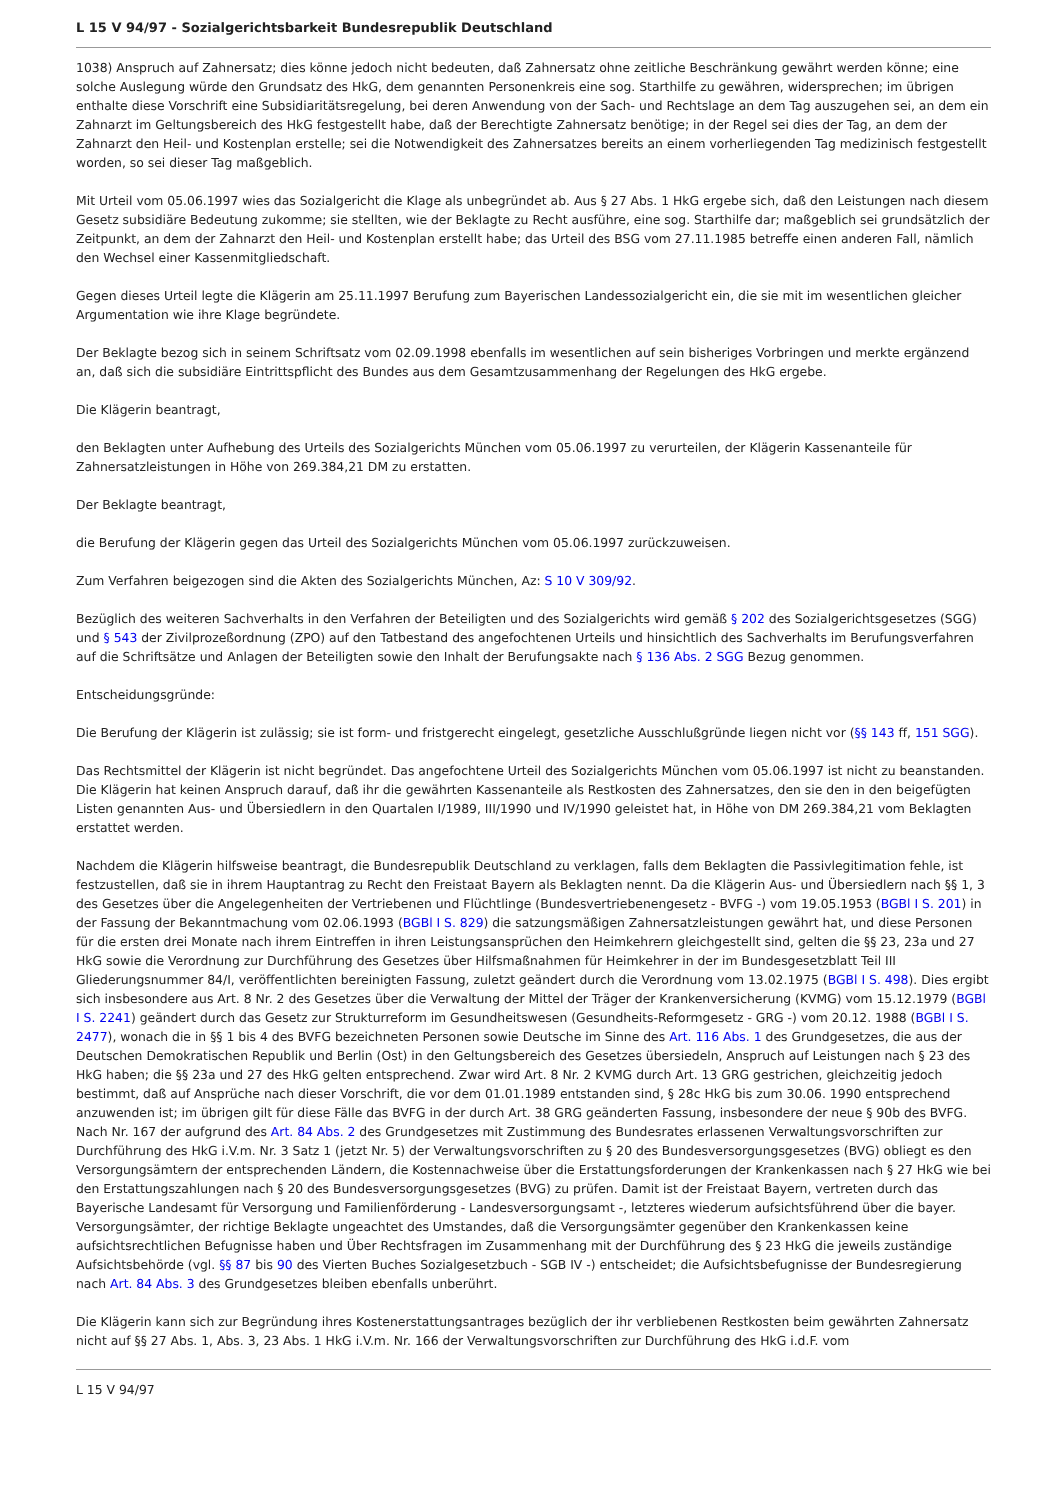L 15 V 94/97 - Sozialgerichtsbarkeit Bundesrepublik Deutschland
1038) Anspruch auf Zahnersatz; dies könne jedoch nicht bedeuten, daß Zahnersatz ohne zeitliche Beschränkung gewährt werden könne; eine solche Auslegung würde den Grundsatz des HkG, dem genannten Personenkreis eine sog. Starthilfe zu gewähren, widersprechen; im übrigen enthalte diese Vorschrift eine Subsidiaritätsregelung, bei deren Anwendung von der Sach- und Rechtslage an dem Tag auszugehen sei, an dem ein Zahnarzt im Geltungsbereich des HkG festgestellt habe, daß der Berechtigte Zahnersatz benötige; in der Regel sei dies der Tag, an dem der Zahnarzt den Heil- und Kostenplan erstelle; sei die Notwendigkeit des Zahnersatzes bereits an einem vorherliegenden Tag medizinisch festgestellt worden, so sei dieser Tag maßgeblich.
Mit Urteil vom 05.06.1997 wies das Sozialgericht die Klage als unbegründet ab. Aus § 27 Abs. 1 HkG ergebe sich, daß den Leistungen nach diesem Gesetz subsidiäre Bedeutung zukomme; sie stellten, wie der Beklagte zu Recht ausführe, eine sog. Starthilfe dar; maßgeblich sei grundsätzlich der Zeitpunkt, an dem der Zahnarzt den Heil- und Kostenplan erstellt habe; das Urteil des BSG vom 27.11.1985 betreffe einen anderen Fall, nämlich den Wechsel einer Kassenmitgliedschaft.
Gegen dieses Urteil legte die Klägerin am 25.11.1997 Berufung zum Bayerischen Landessozialgericht ein, die sie mit im wesentlichen gleicher Argumentation wie ihre Klage begründete.
Der Beklagte bezog sich in seinem Schriftsatz vom 02.09.1998 ebenfalls im wesentlichen auf sein bisheriges Vorbringen und merkte ergänzend an, daß sich die subsidiäre Eintrittspflicht des Bundes aus dem Gesamtzusammenhang der Regelungen des HkG ergebe.
Die Klägerin beantragt,
den Beklagten unter Aufhebung des Urteils des Sozialgerichts München vom 05.06.1997 zu verurteilen, der Klägerin Kassenanteile für Zahnersatzleistungen in Höhe von 269.384,21 DM zu erstatten.
Der Beklagte beantragt,
die Berufung der Klägerin gegen das Urteil des Sozialgerichts München vom 05.06.1997 zurückzuweisen.
Zum Verfahren beigezogen sind die Akten des Sozialgerichts München, Az: S 10 V 309/92.
Bezüglich des weiteren Sachverhalts in den Verfahren der Beteiligten und des Sozialgerichts wird gemäß § 202 des Sozialgerichtsgesetzes (SGG) und § 543 der Zivilprozeßordnung (ZPO) auf den Tatbestand des angefochtenen Urteils und hinsichtlich des Sachverhalts im Berufungsverfahren auf die Schriftsätze und Anlagen der Beteiligten sowie den Inhalt der Berufungsakte nach § 136 Abs. 2 SGG Bezug genommen.
Entscheidungsgründe:
Die Berufung der Klägerin ist zulässig; sie ist form- und fristgerecht eingelegt, gesetzliche Ausschlußgründe liegen nicht vor (§§ 143 ff, 151 SGG).
Das Rechtsmittel der Klägerin ist nicht begründet. Das angefochtene Urteil des Sozialgerichts München vom 05.06.1997 ist nicht zu beanstanden. Die Klägerin hat keinen Anspruch darauf, daß ihr die gewährten Kassenanteile als Restkosten des Zahnersatzes, den sie den in den beigefügten Listen genannten Aus- und Übersiedlern in den Quartalen I/1989, III/1990 und IV/1990 geleistet hat, in Höhe von DM 269.384,21 vom Beklagten erstattet werden.
Nachdem die Klägerin hilfsweise beantragt, die Bundesrepublik Deutschland zu verklagen, falls dem Beklagten die Passivlegitimation fehle, ist festzustellen, daß sie in ihrem Hauptantrag zu Recht den Freistaat Bayern als Beklagten nennt. Da die Klägerin Aus- und Übersiedlern nach §§ 1, 3 des Gesetzes über die Angelegenheiten der Vertriebenen und Flüchtlinge (Bundesvertriebenengesetz - BVFG -) vom 19.05.1953 (BGBl I S. 201) in der Fassung der Bekanntmachung vom 02.06.1993 (BGBl I S. 829) die satzungsmäßigen Zahnersatzleistungen gewährt hat, und diese Personen für die ersten drei Monate nach ihrem Eintreffen in ihren Leistungsansprüchen den Heimkehrern gleichgestellt sind, gelten die §§ 23, 23a und 27 HkG sowie die Verordnung zur Durchführung des Gesetzes über Hilfsmaßnahmen für Heimkehrer in der im Bundesgesetzblatt Teil III Gliederungsnummer 84/I, veröffentlichten bereinigten Fassung, zuletzt geändert durch die Verordnung vom 13.02.1975 (BGBl I S. 498). Dies ergibt sich insbesondere aus Art. 8 Nr. 2 des Gesetzes über die Verwaltung der Mittel der Träger der Krankenversicherung (KVMG) vom 15.12.1979 (BGBl I S. 2241) geändert durch das Gesetz zur Strukturreform im Gesundheitswesen (Gesundheits-Reformgesetz - GRG -) vom 20.12. 1988 (BGBl I S. 2477), wonach die in §§ 1 bis 4 des BVFG bezeichneten Personen sowie Deutsche im Sinne des Art. 116 Abs. 1 des Grundgesetzes, die aus der Deutschen Demokratischen Republik und Berlin (Ost) in den Geltungsbereich des Gesetzes übersiedeln, Anspruch auf Leistungen nach § 23 des HkG haben; die §§ 23a und 27 des HkG gelten entsprechend. Zwar wird Art. 8 Nr. 2 KVMG durch Art. 13 GRG gestrichen, gleichzeitig jedoch bestimmt, daß auf Ansprüche nach dieser Vorschrift, die vor dem 01.01.1989 entstanden sind, § 28c HkG bis zum 30.06. 1990 entsprechend anzuwenden ist; im übrigen gilt für diese Fälle das BVFG in der durch Art. 38 GRG geänderten Fassung, insbesondere der neue § 90b des BVFG. Nach Nr. 167 der aufgrund des Art. 84 Abs. 2 des Grundgesetzes mit Zustimmung des Bundesrates erlassenen Verwaltungsvorschriften zur Durchführung des HkG i.V.m. Nr. 3 Satz 1 (jetzt Nr. 5) der Verwaltungsvorschriften zu § 20 des Bundesversorgungsgesetzes (BVG) obliegt es den Versorgungsämtern der entsprechenden Ländern, die Kostennachweise über die Erstattungsforderungen der Krankenkassen nach § 27 HkG wie bei den Erstattungszahlungen nach § 20 des Bundesversorgungsgesetzes (BVG) zu prüfen. Damit ist der Freistaat Bayern, vertreten durch das Bayerische Landesamt für Versorgung und Familienförderung - Landesversorgungsamt -, letzteres wiederum aufsichtsführend über die bayer. Versorgungsämter, der richtige Beklagte ungeachtet des Umstandes, daß die Versorgungsämter gegenüber den Krankenkassen keine aufsichtsrechtlichen Befugnisse haben und Über Rechtsfragen im Zusammenhang mit der Durchführung des § 23 HkG die jeweils zuständige Aufsichtsbehörde (vgl. §§ 87 bis 90 des Vierten Buches Sozialgesetzbuch - SGB IV -) entscheidet; die Aufsichtsbefugnisse der Bundesregierung nach Art. 84 Abs. 3 des Grundgesetzes bleiben ebenfalls unberührt.
Die Klägerin kann sich zur Begründung ihres Kostenerstattungsantrages bezüglich der ihr verbliebenen Restkosten beim gewährten Zahnersatz nicht auf §§ 27 Abs. 1, Abs. 3, 23 Abs. 1 HkG i.V.m. Nr. 166 der Verwaltungsvorschriften zur Durchführung des HkG i.d.F. vom
L 15 V 94/97